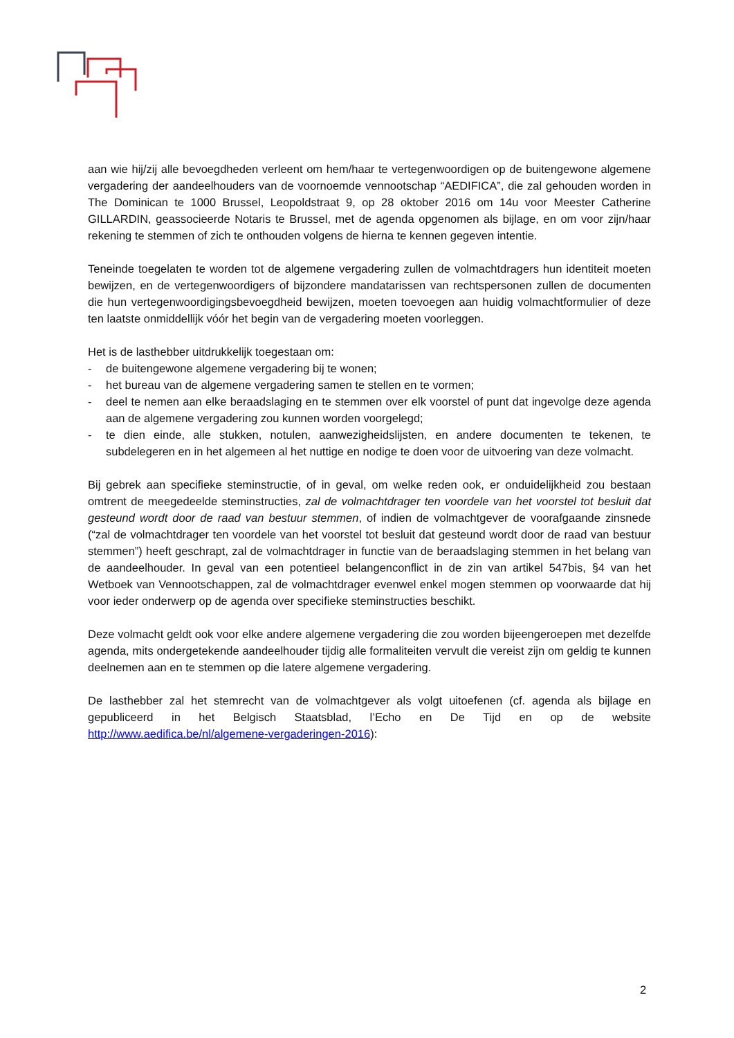aan wie hij/zij alle bevoegdheden verleent om hem/haar te vertegenwoordigen op de buitengewone algemene vergadering der aandeelhouders van de voornoemde vennootschap “AEDIFICA”, die zal gehouden worden in The Dominican te 1000 Brussel, Leopoldstraat 9, op 28 oktober 2016 om 14u voor Meester Catherine GILLARDIN, geassocieerde Notaris te Brussel, met de agenda opgenomen als bijlage, en om voor zijn/haar rekening te stemmen of zich te onthouden volgens de hierna te kennen gegeven intentie.
Teneinde toegelaten te worden tot de algemene vergadering zullen de volmachtdragers hun identiteit moeten bewijzen, en de vertegenwoordigers of bijzondere mandatarissen van rechtspersonen zullen de documenten die hun vertegenwoordigingsbevoegdheid bewijzen, moeten toevoegen aan huidig volmachtformulier of deze ten laatste onmiddellijk vóór het begin van de vergadering moeten voorleggen.
Het is de lasthebber uitdrukkelijk toegestaan om:
- de buitengewone algemene vergadering bij te wonen;
- het bureau van de algemene vergadering samen te stellen en te vormen;
- deel te nemen aan elke beraadslaging en te stemmen over elk voorstel of punt dat ingevolge deze agenda aan de algemene vergadering zou kunnen worden voorgelegd;
- te dien einde, alle stukken, notulen, aanwezigheidslijsten, en andere documenten te tekenen, te subdelegeren en in het algemeen al het nuttige en nodige te doen voor de uitvoering van deze volmacht.
Bij gebrek aan specifieke steminstructie, of in geval, om welke reden ook, er onduidelijkheid zou bestaan omtrent de meegedeelde steminstructies, zal de volmachtdrager ten voordele van het voorstel tot besluit dat gesteund wordt door de raad van bestuur stemmen, of indien de volmachtgever de voorafgaande zinsnede (“zal de volmachtdrager ten voordele van het voorstel tot besluit dat gesteund wordt door de raad van bestuur stemmen”) heeft geschrapt, zal de volmachtdrager in functie van de beraadslaging stemmen in het belang van de aandeelhouder. In geval van een potentieel belangenconflict in de zin van artikel 547bis, §4 van het Wetboek van Vennootschappen, zal de volmachtdrager evenwel enkel mogen stemmen op voorwaarde dat hij voor ieder onderwerp op de agenda over specifieke steminstructies beschikt.
Deze volmacht geldt ook voor elke andere algemene vergadering die zou worden bijeengeroepen met dezelfde agenda, mits ondergetekende aandeelhouder tijdig alle formaliteiten vervult die vereist zijn om geldig te kunnen deelnemen aan en te stemmen op die latere algemene vergadering.
De lasthebber zal het stemrecht van de volmachtgever als volgt uitoefenen (cf. agenda als bijlage en gepubliceerd in het Belgisch Staatsblad, l’Echo en De Tijd en op de website http://www.aedifica.be/nl/algemene-vergaderingen-2016):
2